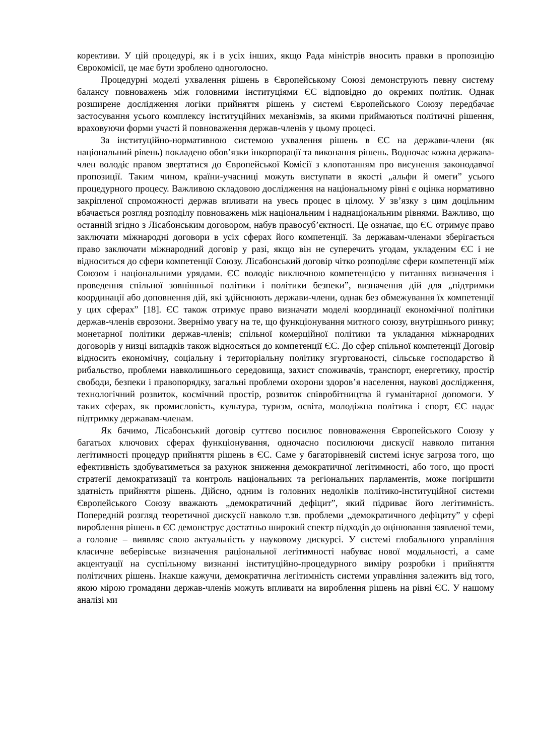корективи. У цій процедурі, як і в усіх інших, якщо Рада міністрів вносить правки в пропозицію Єврокомісії, це має бути зроблено одноголосно.
Процедурні моделі ухвалення рішень в Європейському Союзі демонструють певну систему балансу повноважень між головними інституціями ЄС відповідно до окремих політик. Однак розширене дослідження логіки прийняття рішень у системі Європейського Союзу передбачає застосування усього комплексу інституційних механізмів, за якими приймаються політичні рішення, враховуючи форми участі й повноваження держав-членів у цьому процесі.
За інституційно-нормативною системою ухвалення рішень в ЄС на держави-члени (як національний рівень) покладено обов’язки інкорпорації та виконання рішень. Водночас кожна держава-член володіє правом звертатися до Європейської Комісії з клопотанням про висунення законодавчої пропозиції. Таким чином, країни-учасниці можуть виступати в якості „альфи й омеги” усього процедурного процесу. Важливою складовою дослідження на національному рівні є оцінка нормативно закріпленої спроможності держав впливати на увесь процес в цілому. У зв’язку з цим доцільним вбачається розгляд розподілу повноважень між національним і наднаціональним рівнями. Важливо, що останній згідно з Лісабонським договором, набув правосуб’єктності. Це означає, що ЄС отримує право заключати міжнародні договори в усіх сферах його компетенції. За державам-членами зберігається право заключати міжнародний договір у разі, якщо він не суперечить угодам, укладеним ЄС і не відноситься до сфери компетенції Союзу. Лісабонський договір чітко розподіляє сфери компетенції між Союзом і національними урядами. ЄС володіє виключною компетенцією у питаннях визначення і проведення спільної зовнішньої політики і політики безпеки”, визначення дій для „підтримки координації або доповнення дій, які здійснюють держави-члени, однак без обмежування їх компетенції у цих сферах” [18]. ЄС також отримує право визначати моделі координації економічної політики держав-членів єврозони. Звернімо увагу на те, що функціонування митного союзу, внутрішнього ринку; монетарної політики держав-членів; спільної комерційної політики та укладання міжнародних договорів у низці випадків також відносяться до компетенції ЄС. До сфер спільної компетенції Договір відносить економічну, соціальну і територіальну політику згуртованості, сільське господарство й рибальство, проблеми навколишнього середовища, захист споживачів, транспорт, енергетику, простір свободи, безпеки і правопорядку, загальні проблеми охорони здоров’я населення, наукові дослідження, технологічний розвиток, космічний простір, розвиток співробітництва й гуманітарної допомоги. У таких сферах, як промисловість, культура, туризм, освіта, молодіжна політика і спорт, ЄС надає підтримку державам-членам.
Як бачимо, Лісабонський договір суттєво посилює повноваження Європейського Союзу у багатьох ключових сферах функціонування, одночасно посилюючи дискусії навколо питання легітимності процедур прийняття рішень в ЄС. Саме у багаторівневій системі існує загроза того, що ефективність здобуватиметься за рахунок зниження демократичної легітимності, або того, що прості стратегії демократизації та контроль національних та регіональних парламентів, може погіршити здатність прийняття рішень. Дійсно, одним із головних недоліків політико-інституційної системи Європейського Союзу вважають „демократичний дефіцит”, який підриває його легітимність. Попередній розгляд теоретичної дискусії навколо т.зв. проблеми „демократичного дефіциту” у сфері вироблення рішень в ЄС демонструє достатньо широкий спектр підходів до оцінювання заявленої теми, а головне – виявляє свою актуальність у науковому дискурсі. У системі глобального управління класичне веберівське визначення раціональної легітимності набуває нової модальності, а саме акцентуації на суспільному визнанні інституційно-процедурного виміру розробки і прийняття політичних рішень. Інакше кажучи, демократична легітимність системи управління залежить від того, якою мірою громадяни держав-членів можуть впливати на вироблення рішень на рівні ЄС. У нашому аналізі ми